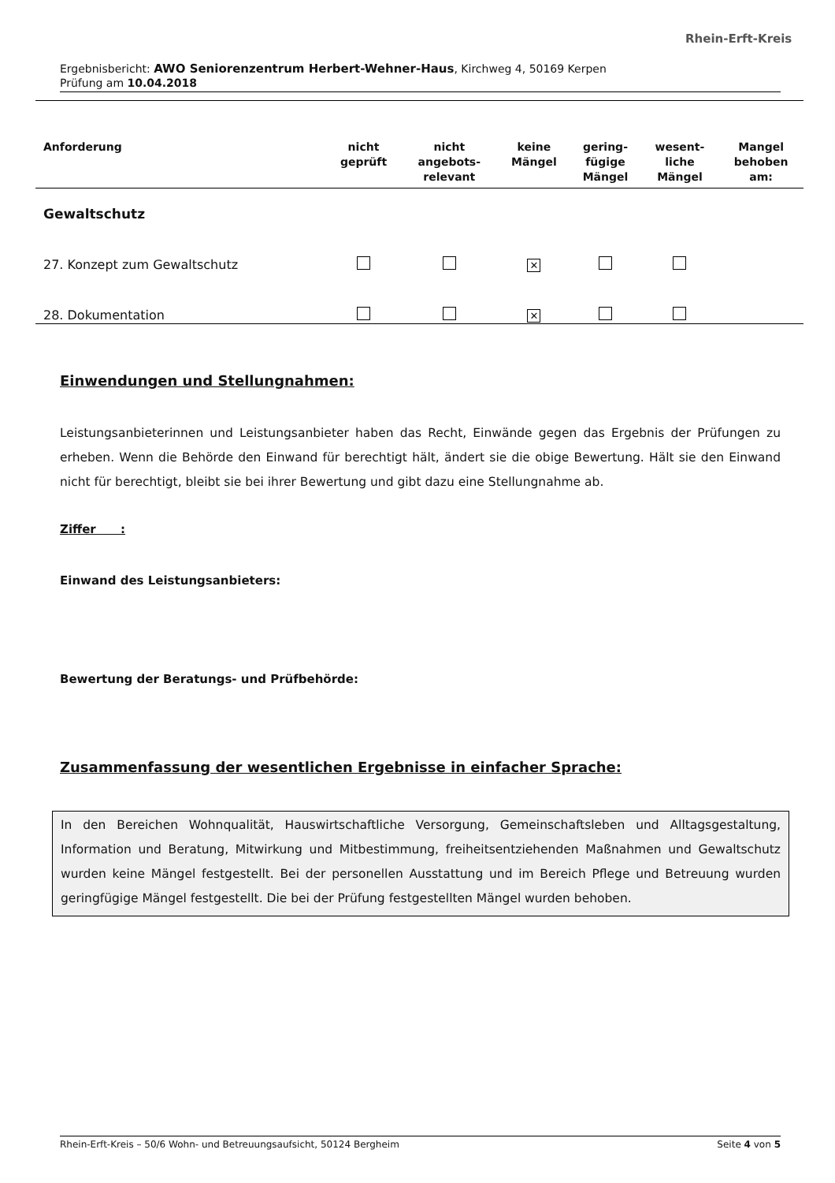Rhein-Erft-Kreis
Ergebnisbericht: AWO Seniorenzentrum Herbert-Wehner-Haus, Kirchweg 4, 50169 Kerpen
Prüfung am 10.04.2018
| Anforderung | nicht geprüft | nicht angebots- relevant | keine Mängel | gering- fügige Mängel | wesent- liche Mängel | Mangel behoben am: |
| --- | --- | --- | --- | --- | --- | --- |
| Gewaltschutz | | | | | | |
| 27. Konzept zum Gewaltschutz | | | ✕ | | | |
| 28. Dokumentation | | | ✕ | | | |
Einwendungen und Stellungnahmen:
Leistungsanbieterinnen und Leistungsanbieter haben das Recht, Einwände gegen das Ergebnis der Prüfungen zu erheben. Wenn die Behörde den Einwand für berechtigt hält, ändert sie die obige Bewertung. Hält sie den Einwand nicht für berechtigt, bleibt sie bei ihrer Bewertung und gibt dazu eine Stellungnahme ab.
Ziffer :
Einwand des Leistungsanbieters:
Bewertung der Beratungs- und Prüfbehörde:
Zusammenfassung der wesentlichen Ergebnisse in einfacher Sprache:
In den Bereichen Wohnqualität, Hauswirtschaftliche Versorgung, Gemeinschaftsleben und Alltagsgestaltung, Information und Beratung, Mitwirkung und Mitbestimmung, freiheitsentziehenden Maßnahmen und Gewaltschutz wurden keine Mängel festgestellt. Bei der personellen Ausstattung und im Bereich Pflege und Betreuung wurden geringfügige Mängel festgestellt. Die bei der Prüfung festgestellten Mängel wurden behoben.
Rhein-Erft-Kreis – 50/6 Wohn- und Betreuungsaufsicht, 50124 Bergheim Seite 4 von 5